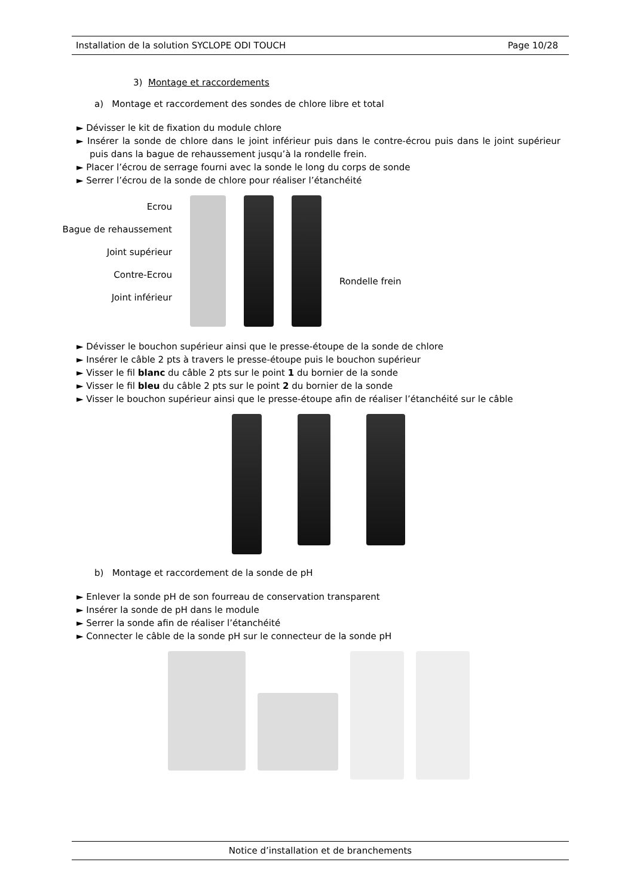Installation de la solution SYCLOPE ODI TOUCH Page 10/28
3) Montage et raccordements
a) Montage et raccordement des sondes de chlore libre et total
► Dévisser le kit de fixation du module chlore
► Insérer la sonde de chlore dans le joint inférieur puis dans le contre-écrou puis dans le joint supérieur puis dans la bague de rehaussement jusqu’à la rondelle frein.
► Placer l’écrou de serrage fourni avec la sonde le long du corps de sonde
► Serrer l’écrou de la sonde de chlore pour réaliser l’étanchéité
Ecrou
Bague de rehaussement
Joint supérieur
Contre-Ecrou
Joint inférieur
Rondelle frein
► Dévisser le bouchon supérieur ainsi que le presse-étoupe de la sonde de chlore
► Insérer le câble 2 pts à travers le presse-étoupe puis le bouchon supérieur
► Visser le fil blanc du câble 2 pts sur le point 1 du bornier de la sonde
► Visser le fil bleu du câble 2 pts sur le point 2 du bornier de la sonde
► Visser le bouchon supérieur ainsi que le presse-étoupe afin de réaliser l’étanchéité sur le câble
b) Montage et raccordement de la sonde de pH
► Enlever la sonde pH de son fourreau de conservation transparent
► Insérer la sonde de pH dans le module
► Serrer la sonde afin de réaliser l’étanchéité
► Connecter le câble de la sonde pH sur le connecteur de la sonde pH
Notice d’installation et de branchements